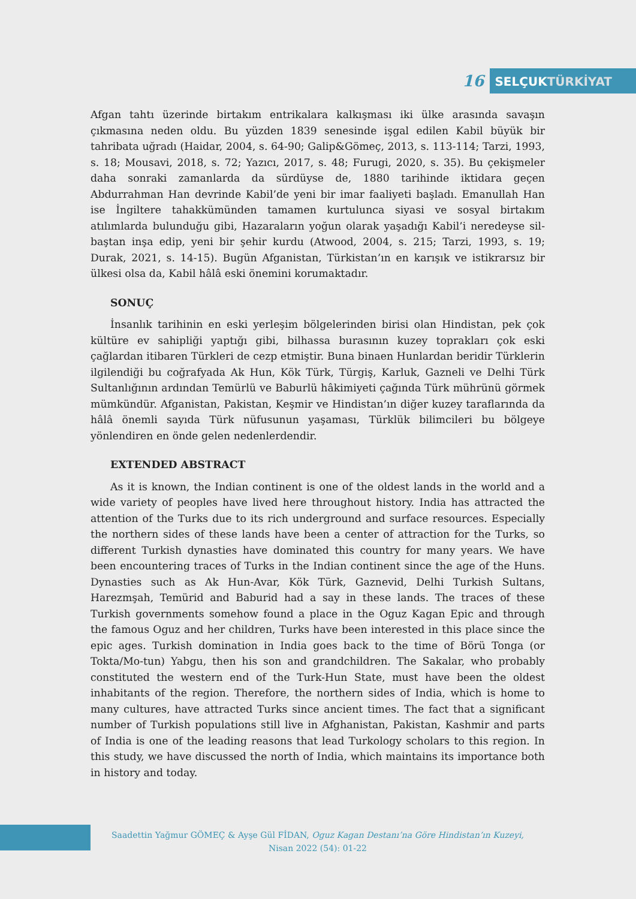16
SELÇUKTÜRKİYAT
Afgan tahtı üzerinde birtakım entrikalara kalkışması iki ülke arasında savaşın çıkmasına neden oldu. Bu yüzden 1839 senesinde işgal edilen Kabil büyük bir tahribata uğradı (Haidar, 2004, s. 64-90; Galip&Gömeç, 2013, s. 113-114; Tarzi, 1993, s. 18; Mousavi, 2018, s. 72; Yazıcı, 2017, s. 48; Furugi, 2020, s. 35). Bu çekişmeler daha sonraki zamanlarda da sürdüyse de, 1880 tarihinde iktidara geçen Abdurrahman Han devrinde Kabil’de yeni bir imar faaliyeti başladı. Emanullah Han ise İngiltere tahakkümünden tamamen kurtulunca siyasi ve sosyal birtakım atılımlarda bulunduğu gibi, Hazaraların yoğun olarak yaşadığı Kabil’i neredeyse sil-baştan inşa edip, yeni bir şehir kurdu (Atwood, 2004, s. 215; Tarzi, 1993, s. 19; Durak, 2021, s. 14-15). Bugün Afganistan, Türkistan’ın en karışık ve istikrarsız bir ülkesi olsa da, Kabil hâlâ eski önemini korumaktadır.
SONUÇ
İnsanlık tarihinin en eski yerleşim bölgelerinden birisi olan Hindistan, pek çok kültüre ev sahipliği yaptığı gibi, bilhassa burasının kuzey toprakları çok eski çağlardan itibaren Türkleri de cezp etmiştir. Buna binaen Hunlardan beridir Türklerin ilgilendiği bu coğrafyada Ak Hun, Kök Türk, Türgiş, Karluk, Gazneli ve Delhi Türk Sultanlığının ardından Temürlü ve Baburlü hâkimiyeti çağında Türk mührünü görmek mümkündür. Afganistan, Pakistan, Keşmir ve Hindistan’ın diğer kuzey taraflarında da hâlâ önemli sayıda Türk nüfusunun yaşaması, Türklük bilimcileri bu bölgeye yönlendiren en önde gelen nedenlerdendir.
EXTENDED ABSTRACT
As it is known, the Indian continent is one of the oldest lands in the world and a wide variety of peoples have lived here throughout history. India has attracted the attention of the Turks due to its rich underground and surface resources. Especially the northern sides of these lands have been a center of attraction for the Turks, so different Turkish dynasties have dominated this country for many years. We have been encountering traces of Turks in the Indian continent since the age of the Huns. Dynasties such as Ak Hun-Avar, Kök Türk, Gaznevid, Delhi Turkish Sultans, Harezmşah, Temürid and Baburid had a say in these lands. The traces of these Turkish governments somehow found a place in the Oguz Kagan Epic and through the famous Oguz and her children, Turks have been interested in this place since the epic ages. Turkish domination in India goes back to the time of Börü Tonga (or Tokta/Mo-tun) Yabgu, then his son and grandchildren. The Sakalar, who probably constituted the western end of the Turk-Hun State, must have been the oldest inhabitants of the region. Therefore, the northern sides of India, which is home to many cultures, have attracted Turks since ancient times. The fact that a significant number of Turkish populations still live in Afghanistan, Pakistan, Kashmir and parts of India is one of the leading reasons that lead Turkology scholars to this region. In this study, we have discussed the north of India, which maintains its importance both in history and today.
Saadettin Yağmur GÖMEÇ & Ayşe Gül FİDAN, Oguz Kagan Destanı’na Göre Hindistan’ın Kuzeyi,
Nisan 2022 (54): 01-22